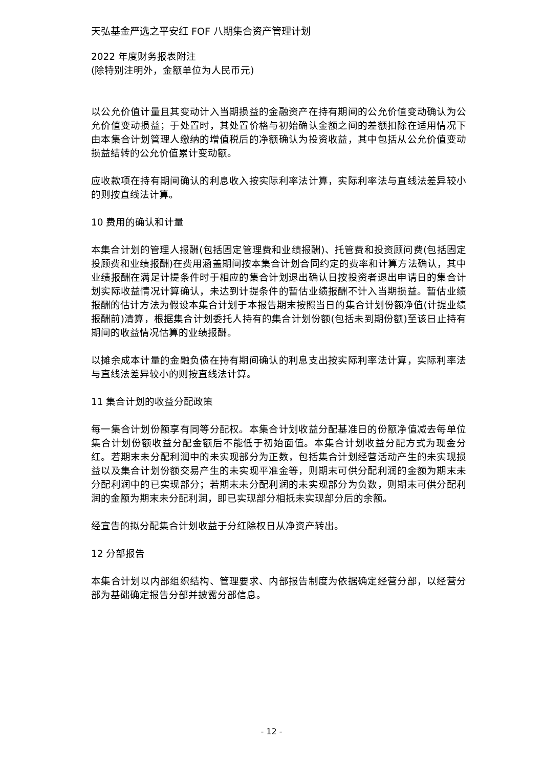天弘基金严选之平安红 FOF 八期集合资产管理计划
2022 年度财务报表附注
(除特别注明外，金额单位为人民币元)
以公允价值计量且其变动计入当期损益的金融资产在持有期间的公允价值变动确认为公允价值变动损益；于处置时，其处置价格与初始确认金额之间的差额扣除在适用情况下由本集合计划管理人缴纳的增值税后的净额确认为投资收益，其中包括从公允价值变动损益结转的公允价值累计变动额。
应收款项在持有期间确认的利息收入按实际利率法计算，实际利率法与直线法差异较小的则按直线法计算。
10 费用的确认和计量
本集合计划的管理人报酬(包括固定管理费和业绩报酬)、托管费和投资顾问费(包括固定投顾费和业绩报酬)在费用涵盖期间按本集合计划合同约定的费率和计算方法确认，其中业绩报酬在满足计提条件时于相应的集合计划退出确认日按投资者退出申请日的集合计划实际收益情况计算确认，未达到计提条件的暂估业绩报酬不计入当期损益。暂估业绩报酬的估计方法为假设本集合计划于本报告期末按照当日的集合计划份额净值(计提业绩报酬前)清算，根据集合计划委托人持有的集合计划份额(包括未到期份额)至该日止持有期间的收益情况估算的业绩报酬。
以摊余成本计量的金融负债在持有期间确认的利息支出按实际利率法计算，实际利率法与直线法差异较小的则按直线法计算。
11 集合计划的收益分配政策
每一集合计划份额享有同等分配权。本集合计划收益分配基准日的份额净值减去每单位集合计划份额收益分配金额后不能低于初始面值。本集合计划收益分配方式为现金分红。若期末未分配利润中的未实现部分为正数，包括集合计划经营活动产生的未实现损益以及集合计划份额交易产生的未实现平准金等，则期末可供分配利润的金额为期末未分配利润中的已实现部分；若期末未分配利润的未实现部分为负数，则期末可供分配利润的金额为期末未分配利润，即已实现部分相抵未实现部分后的余额。
经宣告的拟分配集合计划收益于分红除权日从净资产转出。
12 分部报告
本集合计划以内部组织结构、管理要求、内部报告制度为依据确定经营分部，以经营分部为基础确定报告分部并披露分部信息。
- 12 -